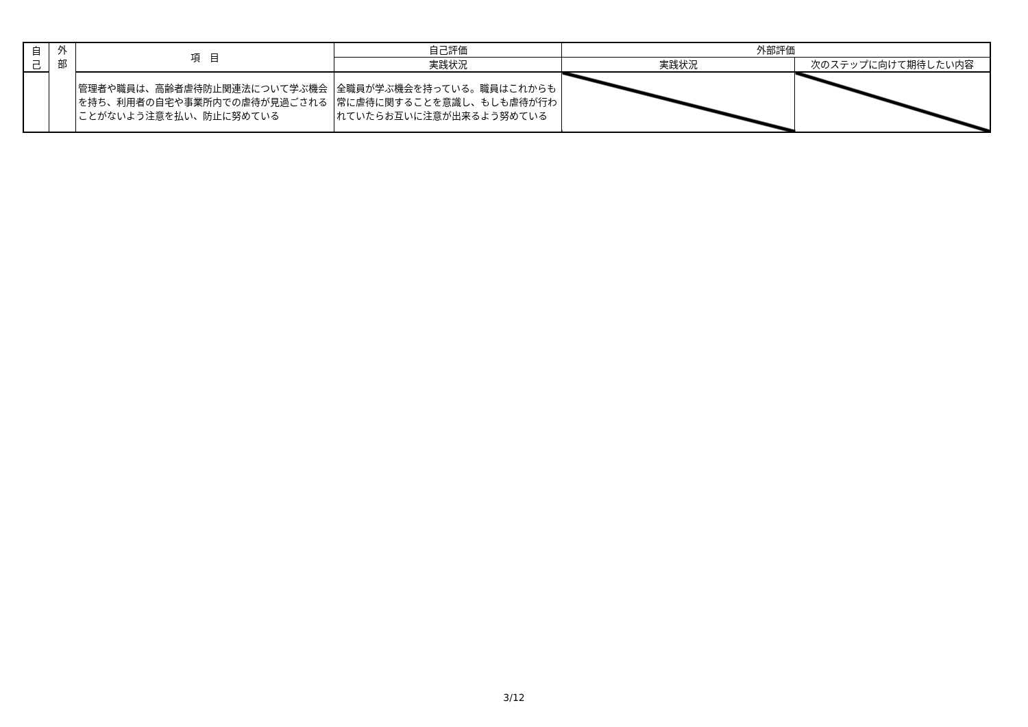| 自 己 | 外 部 | 項 目 | 自己評価 | 外部評価 | |
| --- | --- | --- | --- | --- | --- |
| | | | 実践状況 | 実践状況 | 次のステップに向けて期待したい内容 |
| | | 管理者や職員は、高齢者虐待防止関連法について学ぶ機会を持ち、利用者の自宅や事業所内での虐待が見過ごされることがないよう注意を払い、防止に努めている | 全職員が学ぶ機会を持っている。職員はこれからも常に虐待に関することを意識し、もしも虐待が行われていたらお互いに注意が出来るよう努めている | | |
3/12